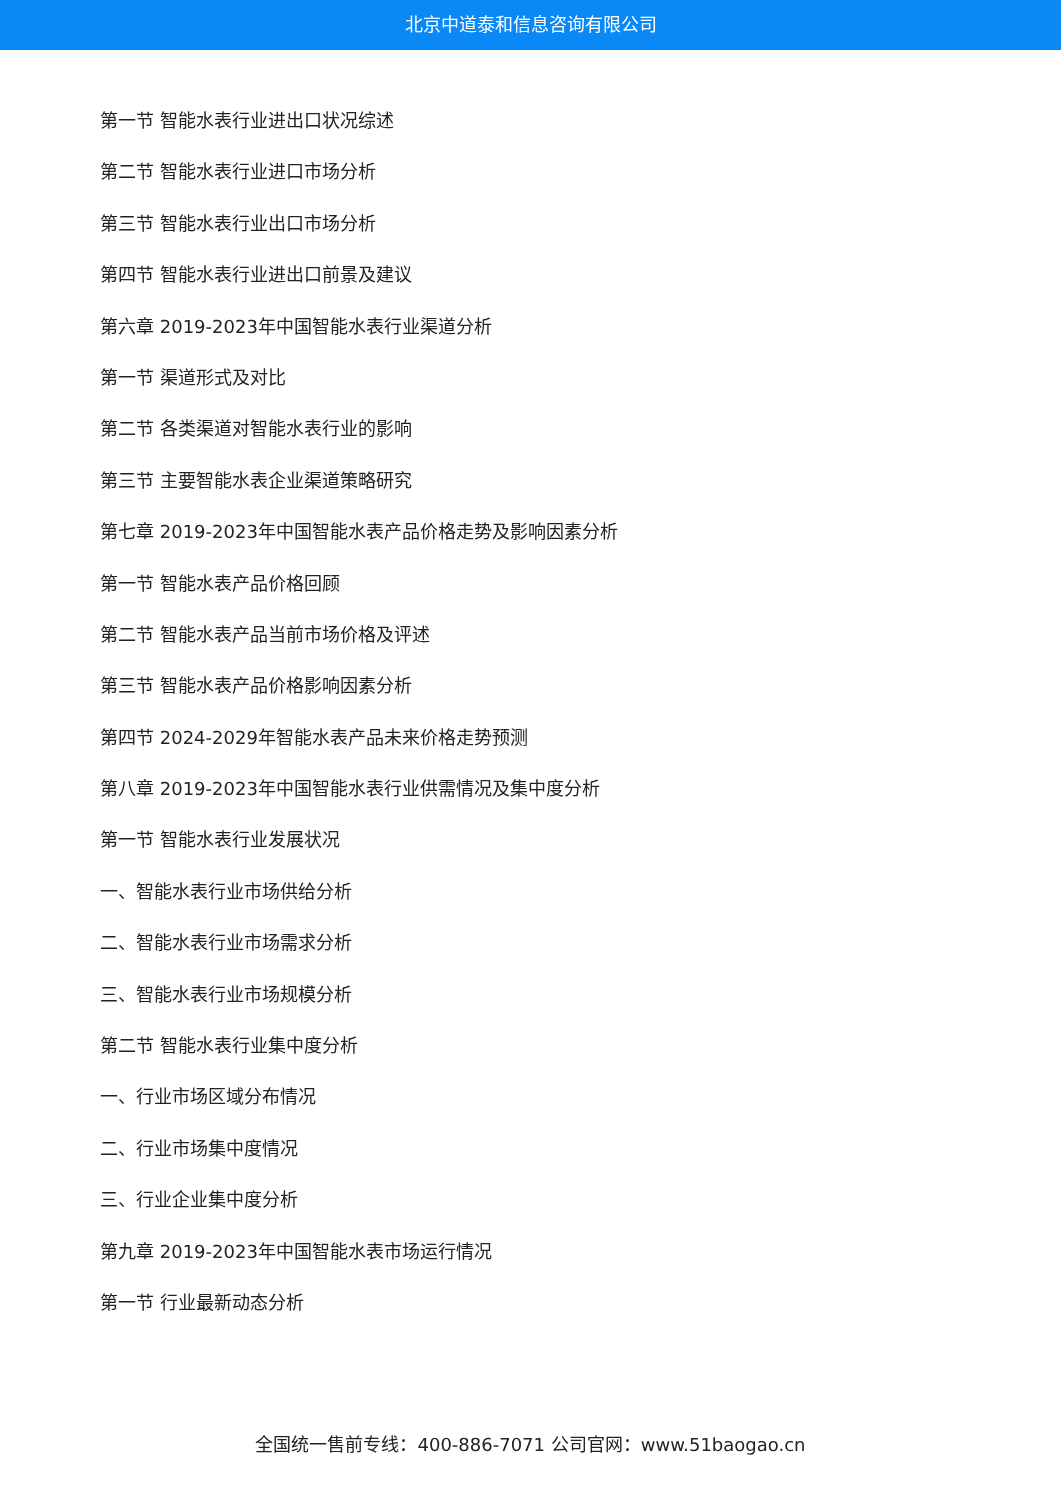北京中道泰和信息咨询有限公司
第一节 智能水表行业进出口状况综述
第二节 智能水表行业进口市场分析
第三节 智能水表行业出口市场分析
第四节 智能水表行业进出口前景及建议
第六章 2019-2023年中国智能水表行业渠道分析
第一节 渠道形式及对比
第二节 各类渠道对智能水表行业的影响
第三节 主要智能水表企业渠道策略研究
第七章 2019-2023年中国智能水表产品价格走势及影响因素分析
第一节 智能水表产品价格回顾
第二节 智能水表产品当前市场价格及评述
第三节 智能水表产品价格影响因素分析
第四节 2024-2029年智能水表产品未来价格走势预测
第八章 2019-2023年中国智能水表行业供需情况及集中度分析
第一节 智能水表行业发展状况
一、智能水表行业市场供给分析
二、智能水表行业市场需求分析
三、智能水表行业市场规模分析
第二节 智能水表行业集中度分析
一、行业市场区域分布情况
二、行业市场集中度情况
三、行业企业集中度分析
第九章 2019-2023年中国智能水表市场运行情况
第一节 行业最新动态分析
全国统一售前专线：400-886-7071 公司官网：www.51baogao.cn